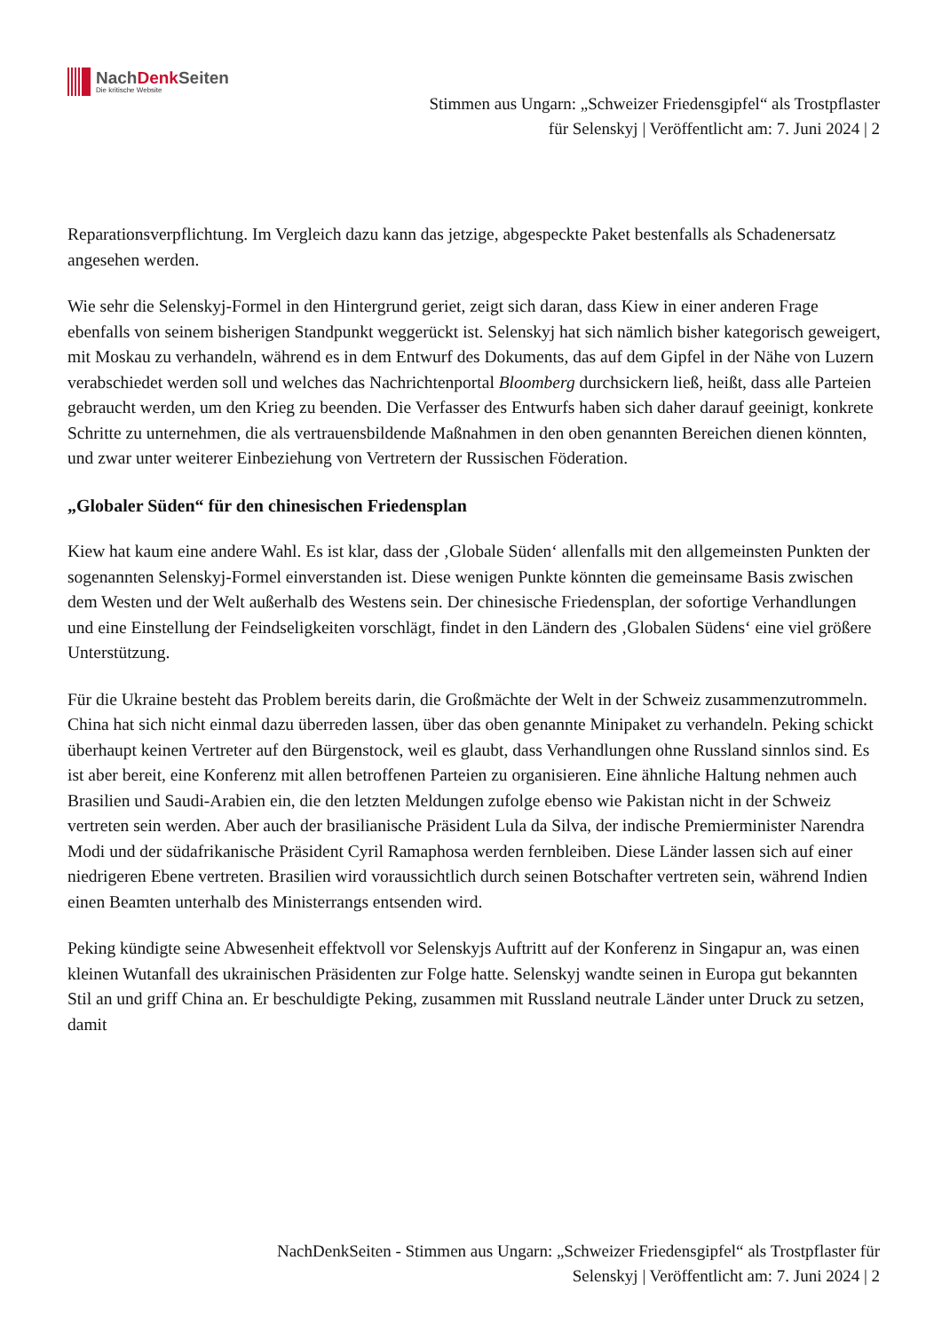NachDenk Seiten
Die kritische Website
Stimmen aus Ungarn: „Schweizer Friedensgipfel“ als Trostpflaster
für Selenskyj | Veröffentlicht am: 7. Juni 2024 | 2
Reparationsverpflichtung. Im Vergleich dazu kann das jetzige, abgespeckte Paket bestenfalls als Schadenersatz angesehen werden.
Wie sehr die Selenskyj-Formel in den Hintergrund geriet, zeigt sich daran, dass Kiew in einer anderen Frage ebenfalls von seinem bisherigen Standpunkt weggerückt ist. Selenskyj hat sich nämlich bisher kategorisch geweigert, mit Moskau zu verhandeln, während es in dem Entwurf des Dokuments, das auf dem Gipfel in der Nähe von Luzern verabschiedet werden soll und welches das Nachrichtenportal Bloomberg durchsickern ließ, heißt, dass alle Parteien gebraucht werden, um den Krieg zu beenden. Die Verfasser des Entwurfs haben sich daher darauf geeinigt, konkrete Schritte zu unternehmen, die als vertrauensbildende Maßnahmen in den oben genannten Bereichen dienen könnten, und zwar unter weiterer Einbeziehung von Vertretern der Russischen Föderation.
„Globaler Süden“ für den chinesischen Friedensplan
Kiew hat kaum eine andere Wahl. Es ist klar, dass der ‚Globale Süden‘ allenfalls mit den allgemeinsten Punkten der sogenannten Selenskyj-Formel einverstanden ist. Diese wenigen Punkte könnten die gemeinsame Basis zwischen dem Westen und der Welt außerhalb des Westens sein. Der chinesische Friedensplan, der sofortige Verhandlungen und eine Einstellung der Feindseligkeiten vorschlägt, findet in den Ländern des ‚Globalen Südens‘ eine viel größere Unterstützung.
Für die Ukraine besteht das Problem bereits darin, die Großmächte der Welt in der Schweiz zusammenzutrommeln. China hat sich nicht einmal dazu überreden lassen, über das oben genannte Minipaket zu verhandeln. Peking schickt überhaupt keinen Vertreter auf den Bürgenstock, weil es glaubt, dass Verhandlungen ohne Russland sinnlos sind. Es ist aber bereit, eine Konferenz mit allen betroffenen Parteien zu organisieren. Eine ähnliche Haltung nehmen auch Brasilien und Saudi-Arabien ein, die den letzten Meldungen zufolge ebenso wie Pakistan nicht in der Schweiz vertreten sein werden. Aber auch der brasilianische Präsident Lula da Silva, der indische Premierminister Narendra Modi und der südafrikanische Präsident Cyril Ramaphosa werden fernbleiben. Diese Länder lassen sich auf einer niedrigeren Ebene vertreten. Brasilien wird voraussichtlich durch seinen Botschafter vertreten sein, während Indien einen Beamten unterhalb des Ministerrangs entsenden wird.
Peking kündigte seine Abwesenheit effektvoll vor Selenskyjs Auftritt auf der Konferenz in Singapur an, was einen kleinen Wutanfall des ukrainischen Präsidenten zur Folge hatte. Selenskyj wandte seinen in Europa gut bekannten Stil an und griff China an. Er beschuldigte Peking, zusammen mit Russland neutrale Länder unter Druck zu setzen, damit
NachDenkSeiten - Stimmen aus Ungarn: „Schweizer Friedensgipfel“ als Trostpflaster für
Selenskyj | Veröffentlicht am: 7. Juni 2024 | 2